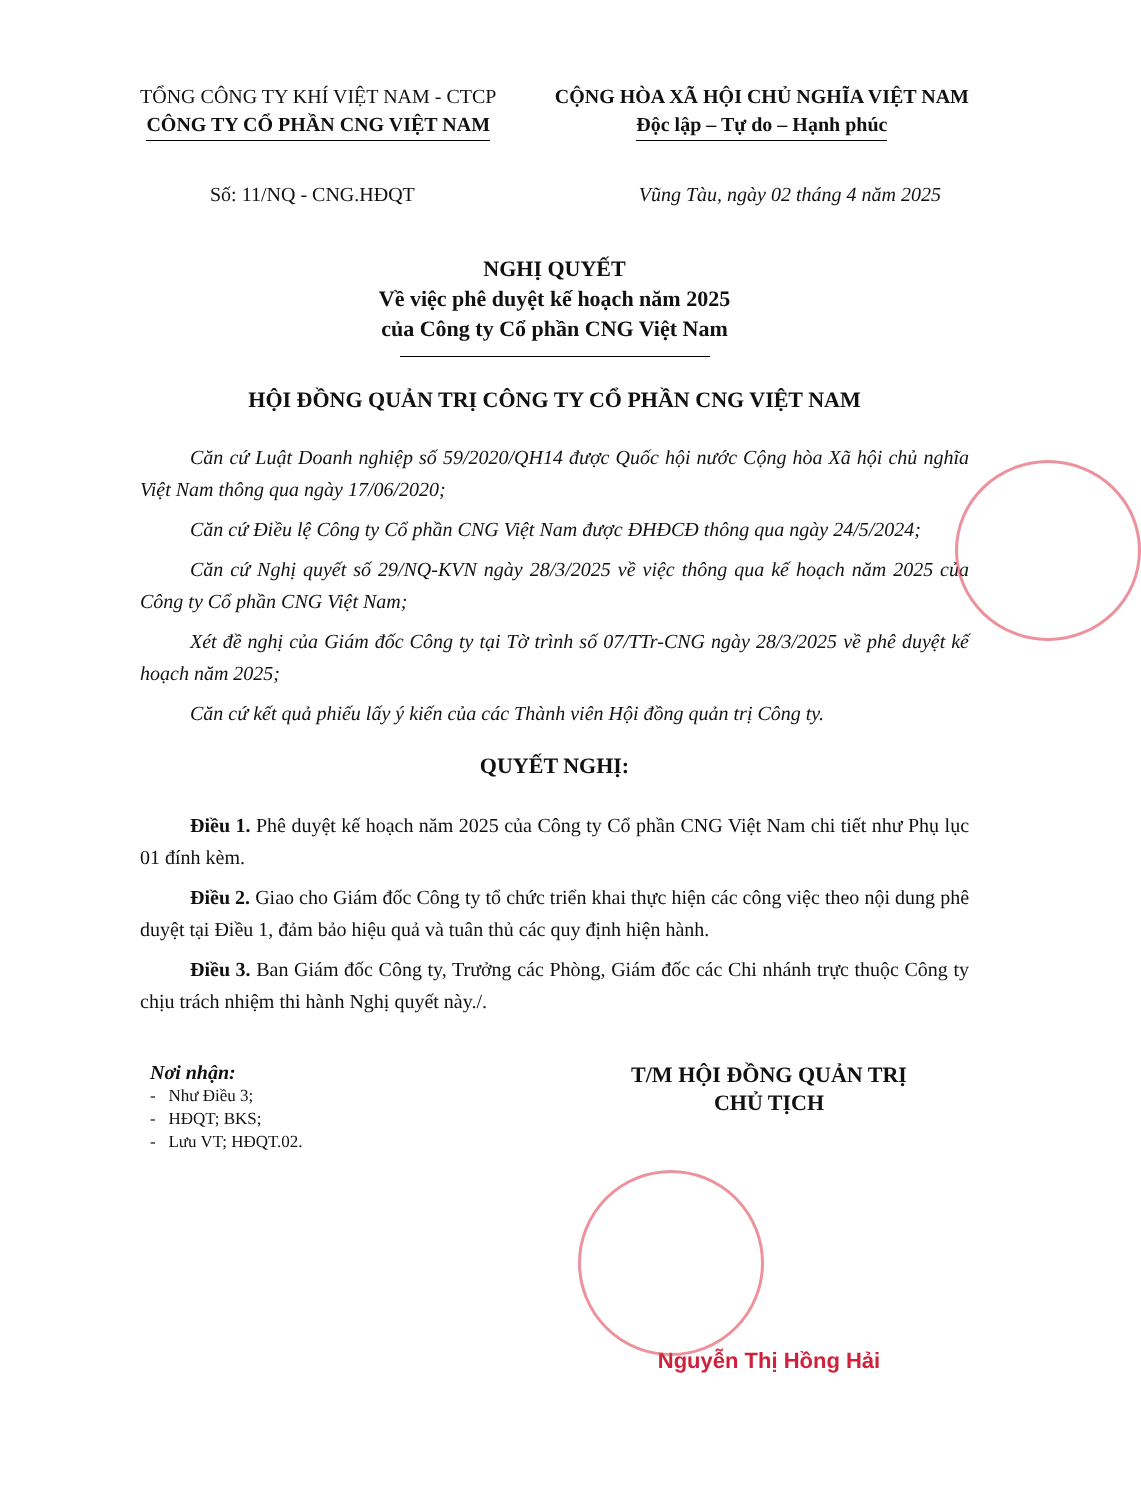TỔNG CÔNG TY KHÍ VIỆT NAM - CTCP
CÔNG TY CỔ PHẦN CNG VIỆT NAM
CỘNG HÒA XÃ HỘI CHỦ NGHĨA VIỆT NAM
Độc lập – Tự do – Hạnh phúc
Số: 11/NQ - CNG.HĐQT Vũng Tàu, ngày 02 tháng 4 năm 2025
NGHỊ QUYẾT
Về việc phê duyệt kế hoạch năm 2025
của Công ty Cổ phần CNG Việt Nam
HỘI ĐỒNG QUẢN TRỊ CÔNG TY CỔ PHẦN CNG VIỆT NAM
Căn cứ Luật Doanh nghiệp số 59/2020/QH14 được Quốc hội nước Cộng hòa Xã hội chủ nghĩa Việt Nam thông qua ngày 17/06/2020;
Căn cứ Điều lệ Công ty Cổ phần CNG Việt Nam được ĐHĐCĐ thông qua ngày 24/5/2024;
Căn cứ Nghị quyết số 29/NQ-KVN ngày 28/3/2025 về việc thông qua kế hoạch năm 2025 của Công ty Cổ phần CNG Việt Nam;
Xét đề nghị của Giám đốc Công ty tại Tờ trình số 07/TTr-CNG ngày 28/3/2025 về phê duyệt kế hoạch năm 2025;
Căn cứ kết quả phiếu lấy ý kiến của các Thành viên Hội đồng quản trị Công ty.
QUYẾT NGHỊ:
Điều 1. Phê duyệt kế hoạch năm 2025 của Công ty Cổ phần CNG Việt Nam chi tiết như Phụ lục 01 đính kèm.
Điều 2. Giao cho Giám đốc Công ty tổ chức triển khai thực hiện các công việc theo nội dung phê duyệt tại Điều 1, đảm bảo hiệu quả và tuân thủ các quy định hiện hành.
Điều 3. Ban Giám đốc Công ty, Trưởng các Phòng, Giám đốc các Chi nhánh trực thuộc Công ty chịu trách nhiệm thi hành Nghị quyết này./.
Nơi nhận:
- Như Điều 3;
- HĐQT; BKS;
- Lưu VT; HĐQT.02.
T/M HỘI ĐỒNG QUẢN TRỊ
CHỦ TỊCH
Nguyễn Thị Hồng Hải